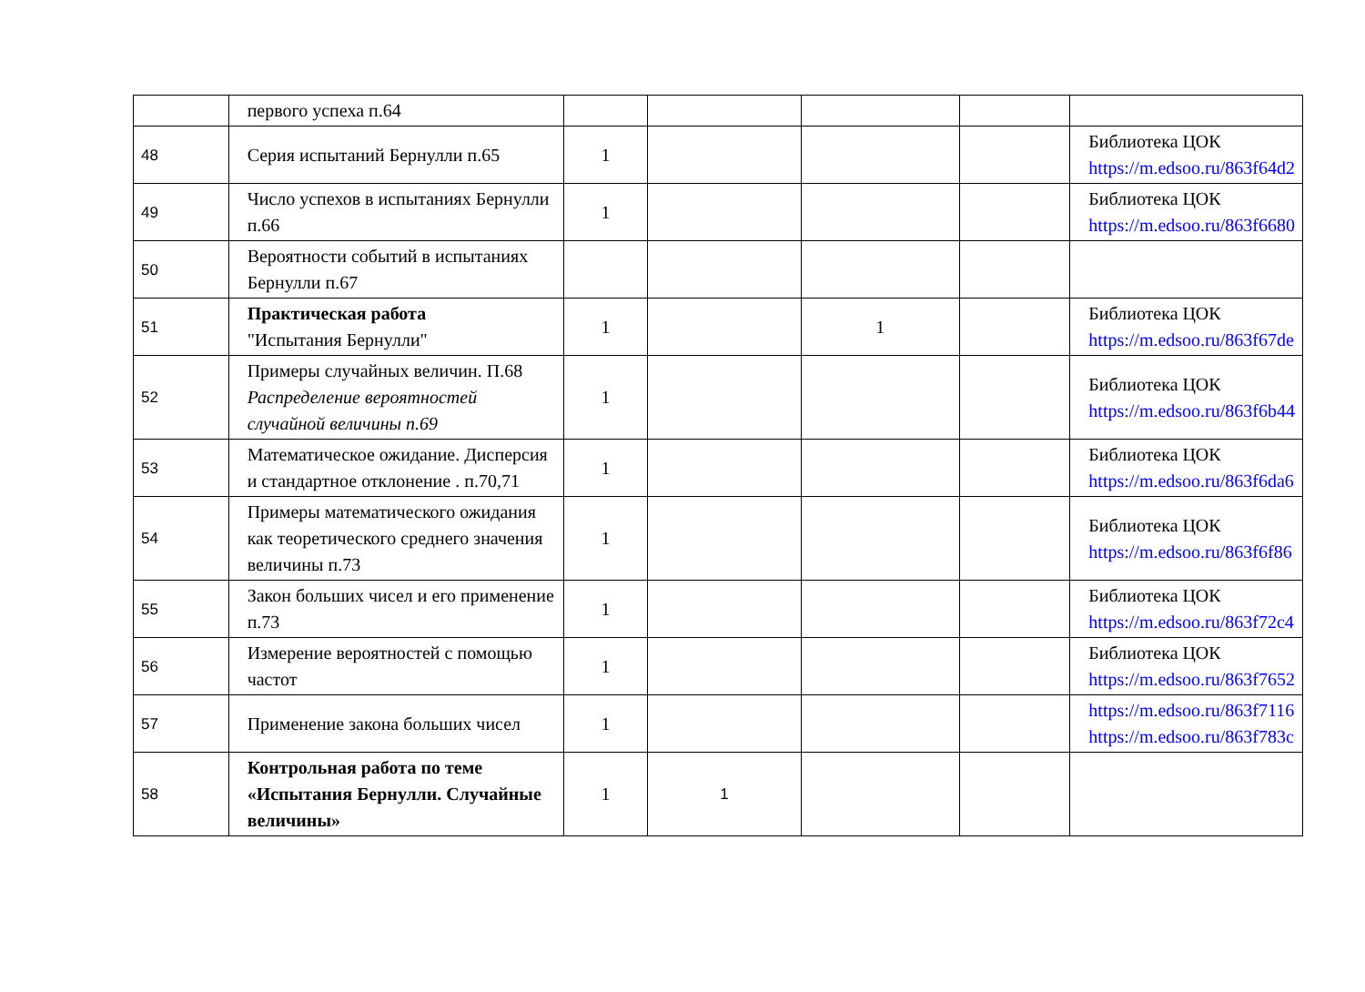| | первого успеха п.64 | | | | | |
| 48 | Серия испытаний Бернулли п.65 | 1 | | | | Библиотека ЦОК https://m.edsoo.ru/863f64d2 |
| 49 | Число успехов в испытаниях Бернулли п.66 | 1 | | | | Библиотека ЦОК https://m.edsoo.ru/863f6680 |
| 50 | Вероятности событий в испытаниях Бернулли п.67 | | | | | |
| 51 | Практическая работа "Испытания Бернулли" | 1 | | 1 | | Библиотека ЦОК https://m.edsoo.ru/863f67de |
| 52 | Примеры случайных величин. П.68 Распределение вероятностей случайной величины п.69 | 1 | | | | Библиотека ЦОК https://m.edsoo.ru/863f6b44 |
| 53 | Математическое ожидание. Дисперсия и стандартное отклонение . п.70,71 | 1 | | | | Библиотека ЦОК https://m.edsoo.ru/863f6da6 |
| 54 | Примеры математического ожидания как теоретического среднего значения величины п.73 | 1 | | | | Библиотека ЦОК https://m.edsoo.ru/863f6f86 |
| 55 | Закон больших чисел и его применение п.73 | 1 | | | | Библиотека ЦОК https://m.edsoo.ru/863f72c4 |
| 56 | Измерение вероятностей с помощью частот | 1 | | | | Библиотека ЦОК https://m.edsoo.ru/863f7652 |
| 57 | Применение закона больших чисел | 1 | | | | https://m.edsoo.ru/863f7116 https://m.edsoo.ru/863f783c |
| 58 | Контрольная работа по теме «Испытания Бернулли. Случайные величины» | 1 | 1 | | | |